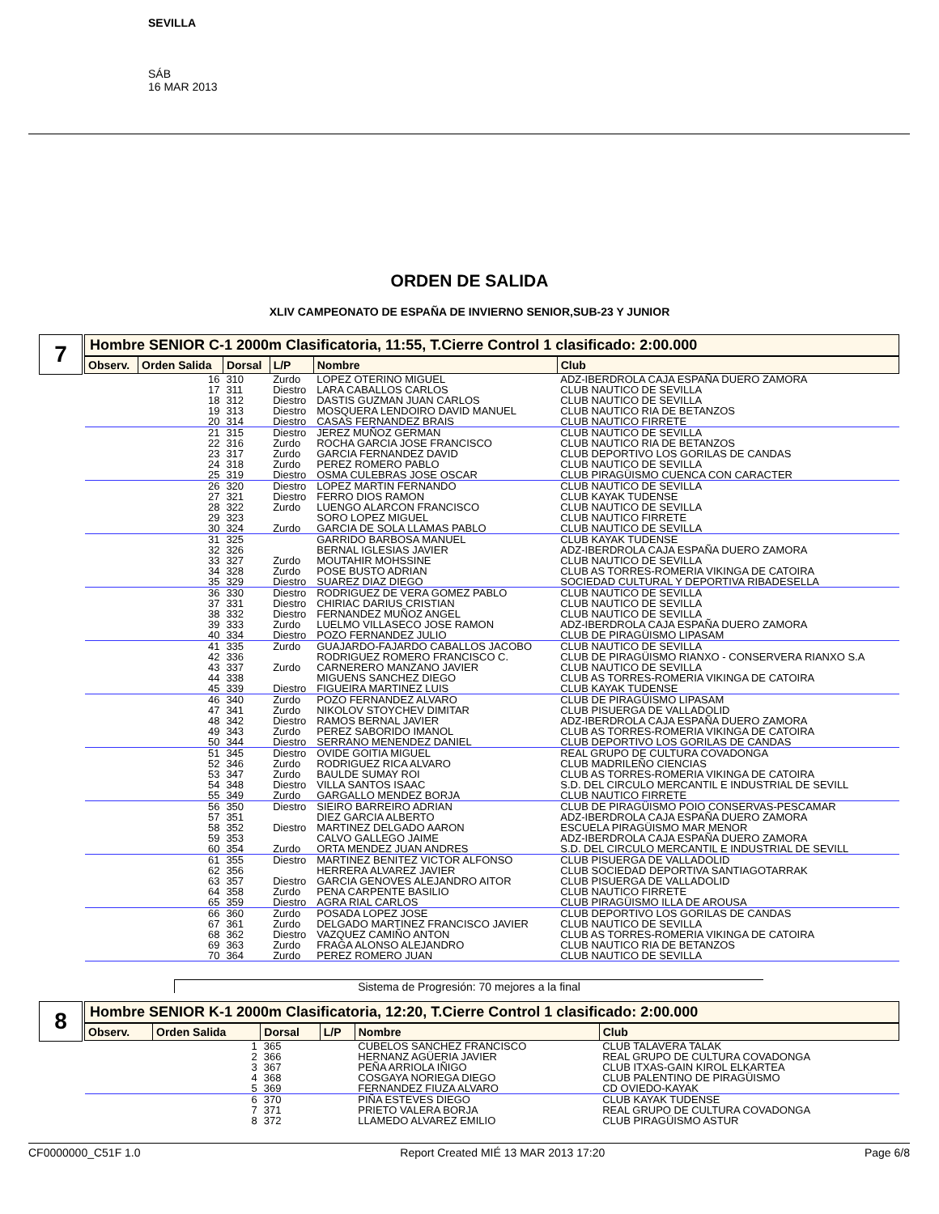SEVILLA
SÁB
16 MAR 2013
ORDEN DE SALIDA
XLIV CAMPEONATO DE ESPAÑA DE INVIERNO SENIOR,SUB-23 Y JUNIOR
7
Hombre SENIOR C-1 2000m Clasificatoria, 11:55, T.Cierre Control 1 clasificado: 2:00.000
| Observ. | Orden Salida | Dorsal | L/P | Nombre | Club |
| --- | --- | --- | --- | --- | --- |
| | 16 | 310 | Zurdo | LOPEZ OTERINO MIGUEL | ADZ-IBERDROLA CAJA ESPAÑA DUERO ZAMORA |
| | 17 | 311 | Diestro | LARA CABALLOS CARLOS | CLUB NAUTICO DE SEVILLA |
| | 18 | 312 | Diestro | DASTIS GUZMAN JUAN CARLOS | CLUB NAUTICO DE SEVILLA |
| | 19 | 313 | Diestro | MOSQUERA LENDOIRO DAVID MANUEL | CLUB NAUTICO RIA DE BETANZOS |
| | 20 | 314 | Diestro | CASAS FERNANDEZ BRAIS | CLUB NAUTICO FIRRETE |
| | 21 | 315 | Diestro | JEREZ MUÑOZ GERMAN | CLUB NAUTICO DE SEVILLA |
| | 22 | 316 | Zurdo | ROCHA GARCIA JOSE FRANCISCO | CLUB NAUTICO RIA DE BETANZOS |
| | 23 | 317 | Zurdo | GARCIA FERNANDEZ DAVID | CLUB DEPORTIVO LOS GORILAS DE CANDAS |
| | 24 | 318 | Zurdo | PEREZ ROMERO PABLO | CLUB NAUTICO DE SEVILLA |
| | 25 | 319 | Diestro | OSMA CULEBRAS JOSE OSCAR | CLUB PIRAGÜISMO CUENCA CON CARACTER |
| | 26 | 320 | Diestro | LOPEZ MARTIN FERNANDO | CLUB NAUTICO DE SEVILLA |
| | 27 | 321 | Diestro | FERRO DIOS RAMON | CLUB KAYAK TUDENSE |
| | 28 | 322 | Zurdo | LUENGO ALARCON FRANCISCO | CLUB NAUTICO DE SEVILLA |
| | 29 | 323 | | SORO LOPEZ MIGUEL | CLUB NAUTICO FIRRETE |
| | 30 | 324 | Zurdo | GARCIA DE SOLA LLAMAS PABLO | CLUB NAUTICO DE SEVILLA |
| | 31 | 325 | | GARRIDO BARBOSA MANUEL | CLUB KAYAK TUDENSE |
| | 32 | 326 | | BERNAL IGLESIAS JAVIER | ADZ-IBERDROLA CAJA ESPAÑA DUERO ZAMORA |
| | 33 | 327 | Zurdo | MOUTAHIR MOHSSINE | CLUB NAUTICO DE SEVILLA |
| | 34 | 328 | Zurdo | POSE BUSTO ADRIAN | CLUB AS TORRES-ROMERIA VIKINGA DE CATOIRA |
| | 35 | 329 | Diestro | SUAREZ DIAZ DIEGO | SOCIEDAD CULTURAL Y DEPORTIVA RIBADESELLA |
| | 36 | 330 | Diestro | RODRIGUEZ DE VERA GOMEZ PABLO | CLUB NAUTICO DE SEVILLA |
| | 37 | 331 | Diestro | CHIRIAC DARIUS CRISTIAN | CLUB NAUTICO DE SEVILLA |
| | 38 | 332 | Diestro | FERNANDEZ MUÑOZ ANGEL | CLUB NAUTICO DE SEVILLA |
| | 39 | 333 | Zurdo | LUELMO VILLASECO JOSE RAMON | ADZ-IBERDROLA CAJA ESPAÑA DUERO ZAMORA |
| | 40 | 334 | Diestro | POZO FERNANDEZ JULIO | CLUB DE PIRAGÜISMO LIPASAM |
| | 41 | 335 | Zurdo | GUAJARDO-FAJARDO CABALLOS JACOBO | CLUB NAUTICO DE SEVILLA |
| | 42 | 336 | | RODRIGUEZ ROMERO FRANCISCO C. | CLUB DE PIRAGÜISMO RIANXO - CONSERVERA RIANXO S.A |
| | 43 | 337 | Zurdo | CARNERERO MANZANO JAVIER | CLUB NAUTICO DE SEVILLA |
| | 44 | 338 | | MIGUENS SANCHEZ DIEGO | CLUB AS TORRES-ROMERIA VIKINGA DE CATOIRA |
| | 45 | 339 | Diestro | FIGUEIRA MARTINEZ LUIS | CLUB KAYAK TUDENSE |
| | 46 | 340 | Zurdo | POZO FERNANDEZ ALVARO | CLUB DE PIRAGÜISMO LIPASAM |
| | 47 | 341 | Zurdo | NIKOLOV STOYCHEV DIMITAR | CLUB PISUERGA DE VALLADOLID |
| | 48 | 342 | Diestro | RAMOS BERNAL JAVIER | ADZ-IBERDROLA CAJA ESPAÑA DUERO ZAMORA |
| | 49 | 343 | Zurdo | PEREZ SABORIDO IMANOL | CLUB AS TORRES-ROMERIA VIKINGA DE CATOIRA |
| | 50 | 344 | Diestro | SERRANO MENENDEZ DANIEL | CLUB DEPORTIVO LOS GORILAS DE CANDAS |
| | 51 | 345 | Diestro | OVIDE GOITIA MIGUEL | REAL GRUPO DE CULTURA COVADONGA |
| | 52 | 346 | Zurdo | RODRIGUEZ RICA ALVARO | CLUB MADRILEÑO CIENCIAS |
| | 53 | 347 | Zurdo | BAULDE SUMAY ROI | CLUB AS TORRES-ROMERIA VIKINGA DE CATOIRA |
| | 54 | 348 | Diestro | VILLA SANTOS ISAAC | S.D. DEL CIRCULO MERCANTIL E INDUSTRIAL DE SEVILL |
| | 55 | 349 | Zurdo | GARGALLO MENDEZ BORJA | CLUB NAUTICO FIRRETE |
| | 56 | 350 | Diestro | SIEIRO BARREIRO ADRIAN | CLUB DE PIRAGÜISMO POIO CONSERVAS-PESCAMAR |
| | 57 | 351 | | DIEZ GARCIA ALBERTO | ADZ-IBERDROLA CAJA ESPAÑA DUERO ZAMORA |
| | 58 | 352 | Diestro | MARTINEZ DELGADO AARON | ESCUELA PIRAGÜISMO MAR MENOR |
| | 59 | 353 | | CALVO GALLEGO JAIME | ADZ-IBERDROLA CAJA ESPAÑA DUERO ZAMORA |
| | 60 | 354 | Zurdo | ORTA MENDEZ JUAN ANDRES | S.D. DEL CIRCULO MERCANTIL E INDUSTRIAL DE SEVILL |
| | 61 | 355 | Diestro | MARTINEZ BENITEZ VICTOR ALFONSO | CLUB PISUERGA DE VALLADOLID |
| | 62 | 356 | | HERRERA ALVAREZ JAVIER | CLUB SOCIEDAD DEPORTIVA SANTIAGOTARRAK |
| | 63 | 357 | Diestro | GARCIA GENOVES ALEJANDRO AITOR | CLUB PISUERGA DE VALLADOLID |
| | 64 | 358 | Zurdo | PENA CARPENTE BASILIO | CLUB NAUTICO FIRRETE |
| | 65 | 359 | Diestro | AGRA RIAL CARLOS | CLUB PIRAGÜISMO ILLA DE AROUSA |
| | 66 | 360 | Zurdo | POSADA LOPEZ JOSE | CLUB DEPORTIVO LOS GORILAS DE CANDAS |
| | 67 | 361 | Zurdo | DELGADO MARTINEZ FRANCISCO JAVIER | CLUB NAUTICO DE SEVILLA |
| | 68 | 362 | Diestro | VAZQUEZ CAMIÑO ANTON | CLUB AS TORRES-ROMERIA VIKINGA DE CATOIRA |
| | 69 | 363 | Zurdo | FRAGA ALONSO ALEJANDRO | CLUB NAUTICO RIA DE BETANZOS |
| | 70 | 364 | Zurdo | PEREZ ROMERO JUAN | CLUB NAUTICO DE SEVILLA |
Sistema de Progresión: 70 mejores a la final
8
Hombre SENIOR K-1 2000m Clasificatoria, 12:20, T.Cierre Control 1 clasificado: 2:00.000
| Observ. | Orden Salida | Dorsal | L/P | Nombre | Club |
| --- | --- | --- | --- | --- | --- |
| | 1 | 365 | | CUBELOS SANCHEZ FRANCISCO | CLUB TALAVERA TALAK |
| | 2 | 366 | | HERNANZ AGÜERIA JAVIER | REAL GRUPO DE CULTURA COVADONGA |
| | 3 | 367 | | PEÑA ARRIOLA IÑIGO | CLUB ITXAS-GAIN KIROL ELKARTEA |
| | 4 | 368 | | COSGAYA NORIEGA DIEGO | CLUB PALENTINO DE PIRAGÜISMO |
| | 5 | 369 | | FERNANDEZ FIUZA ALVARO | CD OVIEDO-KAYAK |
| | 6 | 370 | | PIÑA ESTEVES DIEGO | CLUB KAYAK TUDENSE |
| | 7 | 371 | | PRIETO VALERA BORJA | REAL GRUPO DE CULTURA COVADONGA |
| | 8 | 372 | | LLAMEDO ALVAREZ EMILIO | CLUB PIRAGÜISMO ASTUR |
CF0000000_C51F 1.0 Report Created MIÉ 13 MAR 2013 17:20 Page 6/8